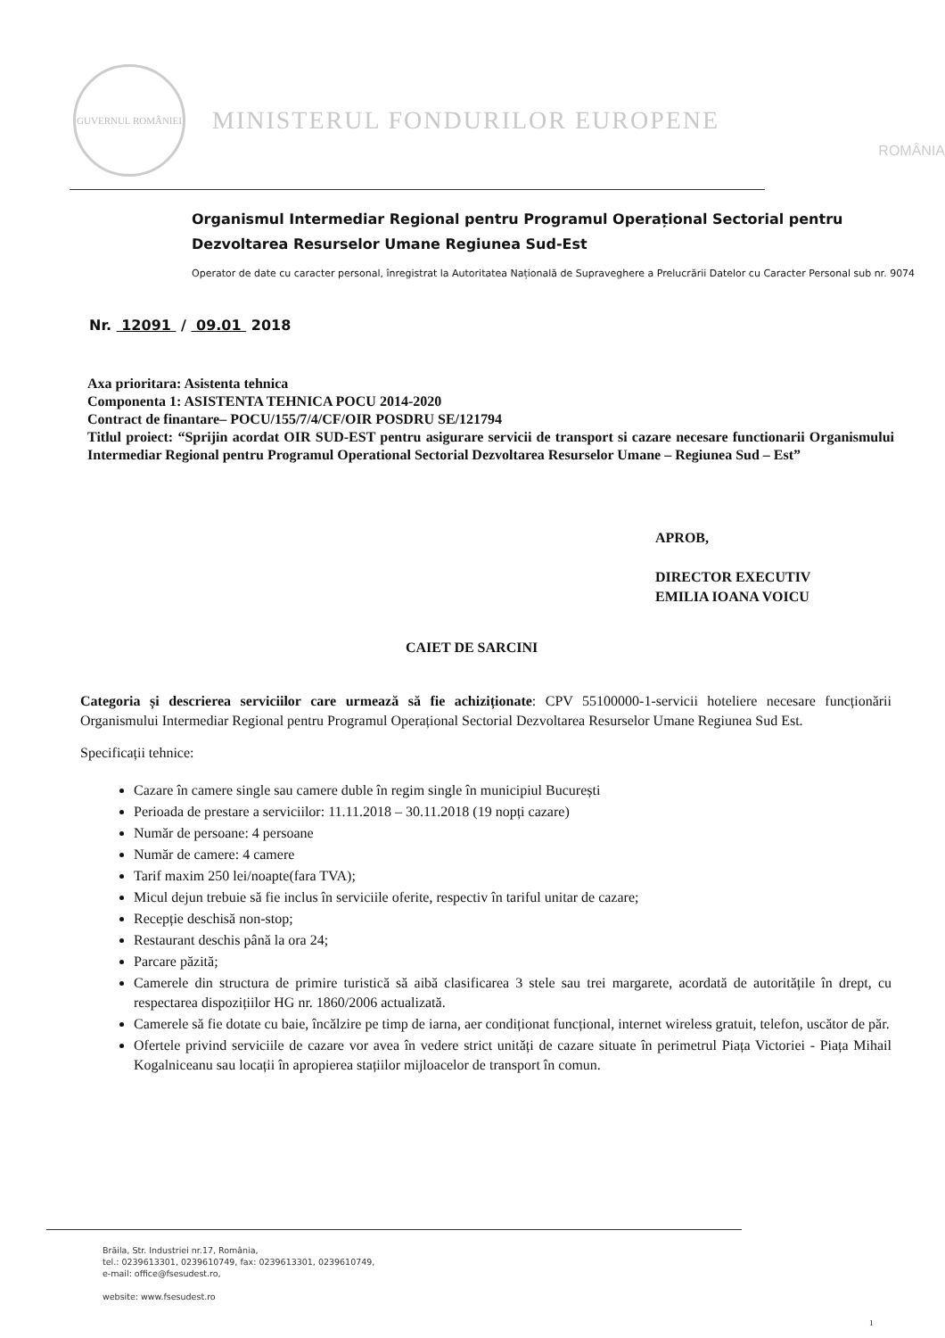GUVERNUL ROMÂNIEI
MINISTERUL FONDURILOR EUROPENE
ROMÂNIA
Organismul Intermediar Regional pentru Programul Operațional Sectorial pentru Dezvoltarea Resurselor Umane Regiunea Sud-Est
Operator de date cu caracter personal, înregistrat la Autoritatea Națională de Supraveghere a Prelucrării Datelor cu Caracter Personal sub nr. 9074
Nr. 12091 / 09.01 2018
Axa prioritara: Asistenta tehnica
Componenta 1: ASISTENTA TEHNICA POCU 2014-2020
Contract de finantare– POCU/155/7/4/CF/OIR POSDRU SE/121794
Titlul proiect: “Sprijin acordat OIR SUD-EST pentru asigurare servicii de transport si cazare necesare functionarii Organismului Intermediar Regional pentru Programul Operational Sectorial Dezvoltarea Resurselor Umane – Regiunea Sud – Est”
APROB,
DIRECTOR EXECUTIV
EMILIA IOANA VOICU
CAIET DE SARCINI
Categoria și descrierea serviciilor care urmează să fie achiziționate: CPV 55100000-1-servicii hoteliere necesare funcționării Organismului Intermediar Regional pentru Programul Operațional Sectorial Dezvoltarea Resurselor Umane Regiunea Sud Est.
Specificații tehnice:
Cazare în camere single sau camere duble în regim single în municipiul București
Perioada de prestare a serviciilor: 11.11.2018 – 30.11.2018 (19 nopți cazare)
Număr de persoane: 4 persoane
Număr de camere: 4 camere
Tarif maxim 250 lei/noapte(fara TVA);
Micul dejun trebuie să fie inclus în serviciile oferite, respectiv în tariful unitar de cazare;
Recepție deschisă non-stop;
Restaurant deschis până la ora 24;
Parcare păzită;
Camerele din structura de primire turistică să aibă clasificarea 3 stele sau trei margarete, acordată de autoritățile în drept, cu respectarea dispozițiilor HG nr. 1860/2006 actualizată.
Camerele să fie dotate cu baie, încălzire pe timp de iarna, aer condiționat funcțional, internet wireless gratuit, telefon, uscător de păr.
Ofertele privind serviciile de cazare vor avea în vedere strict unități de cazare situate în perimetrul Piața Victoriei - Piața Mihail Kogalniceanu sau locații în apropierea stațiilor mijloacelor de transport în comun.
Brăila, Str. Industriei nr.17, România,
tel.: 0239613301, 0239610749, fax: 0239613301, 0239610749,
e-mail: office@fsesudest.ro,
website: www.fsesudest.ro
1